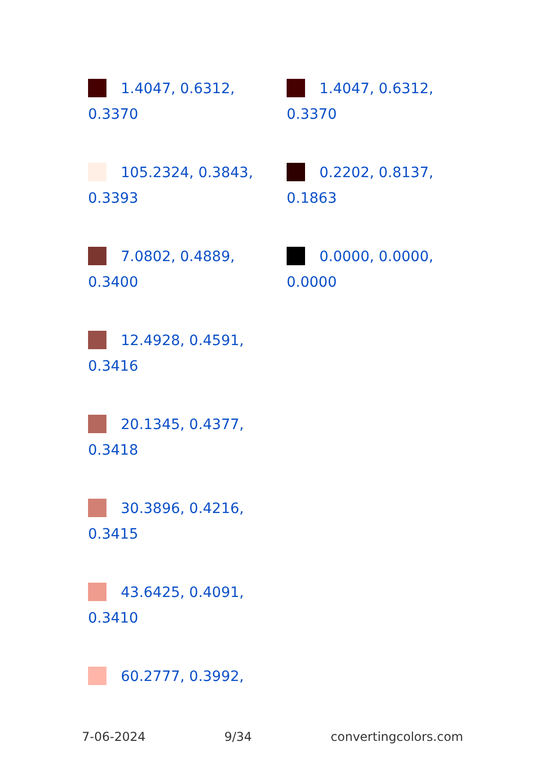1.4047, 0.6312, 0.3370
105.2324, 0.3843, 0.3393
7.0802, 0.4889, 0.3400
12.4928, 0.4591, 0.3416
20.1345, 0.4377, 0.3418
30.3896, 0.4216, 0.3415
43.6425, 0.4091, 0.3410
60.2777, 0.3992,
1.4047, 0.6312, 0.3370
0.2202, 0.8137, 0.1863
0.0000, 0.0000, 0.0000
7-06-2024 9/34 convertingcolors.com